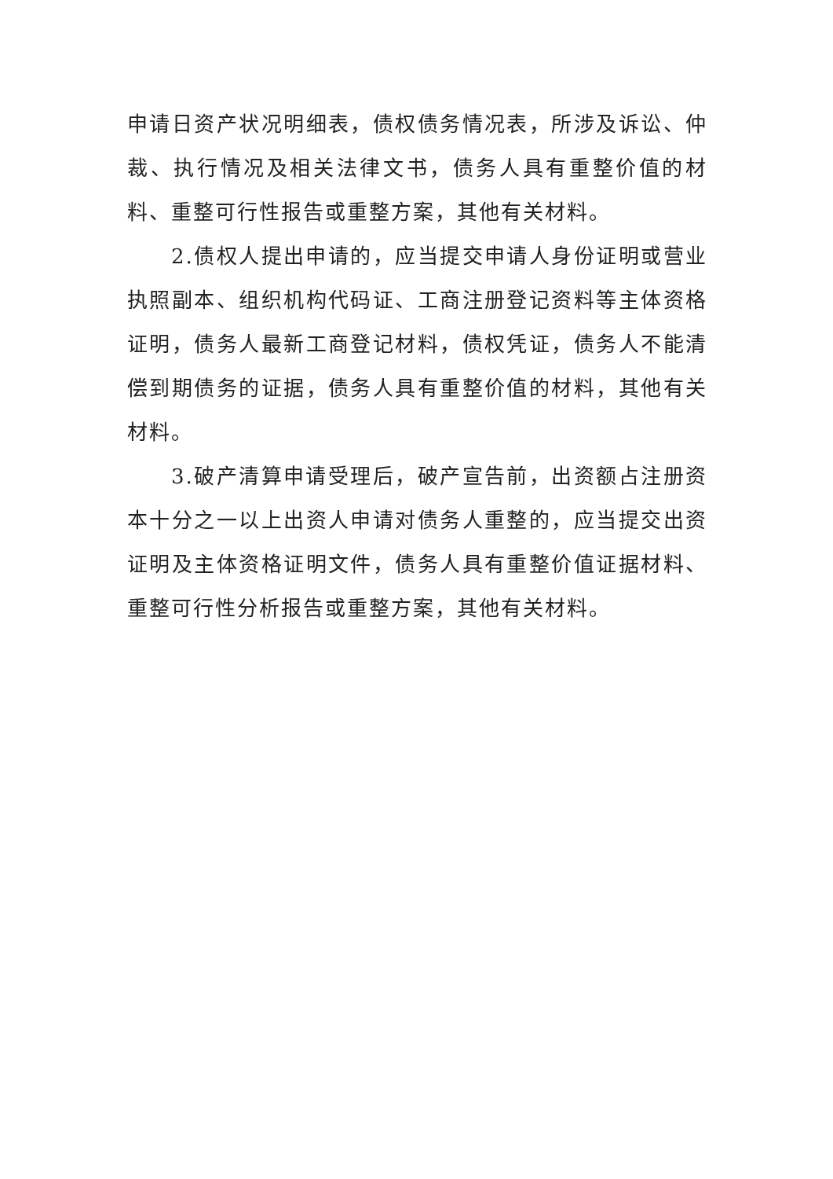申请日资产状况明细表，债权债务情况表，所涉及诉讼、仲裁、执行情况及相关法律文书，债务人具有重整价值的材料、重整可行性报告或重整方案，其他有关材料。
2.债权人提出申请的，应当提交申请人身份证明或营业执照副本、组织机构代码证、工商注册登记资料等主体资格证明，债务人最新工商登记材料，债权凭证，债务人不能清偿到期债务的证据，债务人具有重整价值的材料，其他有关材料。
3.破产清算申请受理后，破产宣告前，出资额占注册资本十分之一以上出资人申请对债务人重整的，应当提交出资证明及主体资格证明文件，债务人具有重整价值证据材料、重整可行性分析报告或重整方案，其他有关材料。